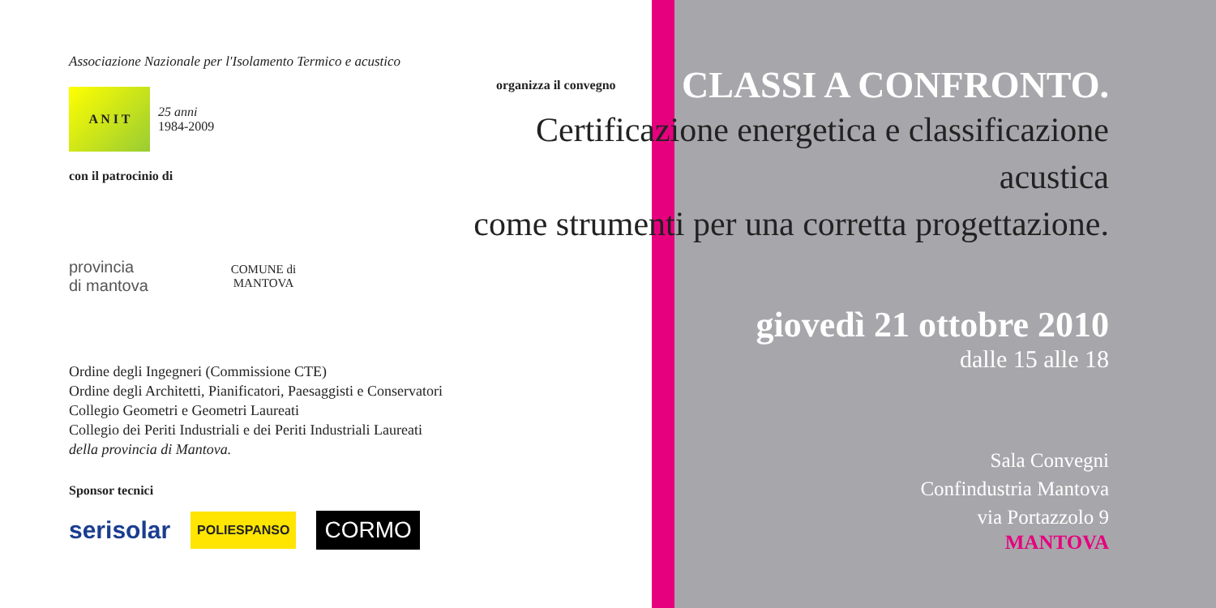Associazione Nazionale per l'Isolamento Termico e acustico
A N I T
25 anni
1984-2009
con il patrocinio di
provincia
di mantova
COMUNE di
MANTOVA
Ordine degli Ingegneri (Commissione CTE)
Ordine degli Architetti, Pianificatori, Paesaggisti e Conservatori
Collegio Geometri e Geometri Laureati
Collegio dei Periti Industriali e dei Periti Industriali Laureati
della provincia di Mantova.
Sponsor tecnici
serisolar
POLIESPANSO
CORMO
organizza il convegno CLASSI A CONFRONTO.
Certificazione energetica e classificazione acustica
come strumenti per una corretta progettazione.
giovedì 21 ottobre 2010
dalle 15 alle 18
Sala Convegni
Confindustria Mantova
via Portazzolo 9
MANTOVA